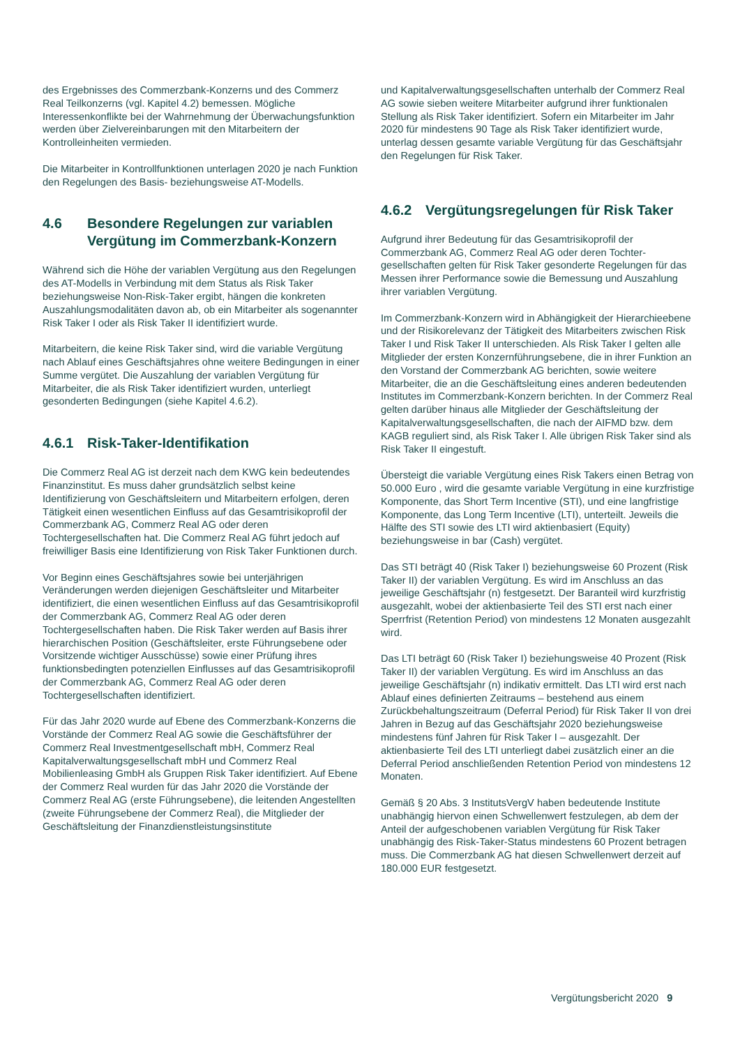des Ergebnisses des Commerzbank-Konzerns und des Commerz Real Teilkonzerns (vgl. Kapitel 4.2) bemessen. Mögliche Interessenkonflikte bei der Wahrnehmung der Überwachungsfunktion werden über Zielvereinbarungen mit den Mitarbeitern der Kontrolleinheiten vermieden.
Die Mitarbeiter in Kontrollfunktionen unterlagen 2020 je nach Funktion den Regelungen des Basis- beziehungswei­se AT-Modells.
4.6 Besondere Regelungen zur varia­blen Vergütung im Commerzbank-Konzern
Während sich die Höhe der variablen Vergütung aus den Regelungen des AT-Modells in Verbindung mit dem Status als Risk Taker beziehungsweise Non-Risk-Taker ergibt, hängen die konkreten Auszahlungsmodalitäten davon ab, ob ein Mitarbeiter als sogenannter Risk Taker I oder als Risk Taker II identifiziert wurde.
Mitarbeitern, die keine Risk Taker sind, wird die variable Vergütung nach Ablauf eines Geschäftsjahres ohne weitere Bedingungen in einer Summe vergütet. Die Auszahlung der variablen Vergütung für Mitarbeiter, die als Risk Taker identifiziert wurden, unterliegt gesonderten Bedingungen (siehe Kapitel 4.6.2).
4.6.1 Risk-Taker-Identifikation
Die Commerz Real AG ist derzeit nach dem KWG kein bedeutendes Finanzinstitut. Es muss daher grundsätz­lich selbst keine Identifizierung von Geschäftsleitern und Mitarbeitern erfolgen, deren Tätigkeit einen wesentlichen Einfluss auf das Gesamtrisikoprofil der Commerzbank AG, Commerz Real AG oder deren Tochtergesellschaften hat. Die Commerz Real AG führt jedoch auf freiwilliger Basis eine Identifizierung von Risk Taker Funktionen durch.
Vor Beginn eines Geschäftsjahres sowie bei unterjährigen Veränderungen werden diejenigen Geschäftsleiter und Mitarbeiter identifiziert, die einen wesentlichen Einfluss auf das Gesamtrisikoprofil der Commerzbank AG, Commerz Real AG oder deren Tochtergesellschaften haben. Die Risk Taker werden auf Basis ihrer hierarchischen Position (Geschäftsleiter, erste Führungsebene oder Vorsitzende wichtiger Ausschüsse) sowie einer Prüfung ihres funktions­bedingten potenziellen Einflusses auf das Gesamtrisiko­profil der Commerzbank AG, Commerz Real AG oder deren Tochtergesellschaften identifiziert.
Für das Jahr 2020 wurde auf Ebene des Commerzbank-Konzerns die Vorstände der Commerz Real AG sowie die Geschäftsführer der Commerz Real Investmentgesellschaft mbH, Commerz Real Kapitalverwaltungsgesellschaft mbH und Commerz Real Mobilienleasing GmbH als Gruppen Risk Taker identifiziert. Auf Ebene der Commerz Real wurden für das Jahr 2020 die Vorstände der Commerz Real AG (erste Führungsebene), die leitenden Angestellten (zweite Führungsebene der Commerz Real), die Mitglieder der Geschäftsleitung der Finanzdienstleistungsinstitute
und Kapitalverwaltungsgesellschaften unterhalb der Com­merz Real AG sowie sieben weitere Mitarbeiter aufgrund ihrer funktionalen Stellung als Risk Taker identifiziert. So­fern ein Mitarbeiter im Jahr 2020 für mindestens 90 Tage als Risk Taker identifiziert wurde, unterlag dessen gesamte variable Vergütung für das Geschäftsjahr den Regelungen für Risk Taker.
4.6.2 Vergütungsregelungen für Risk Taker
Aufgrund ihrer Bedeutung für das Gesamtrisikoprofil der Commerzbank AG, Commerz Real AG oder deren Tochter­gesellschaften gelten für Risk Taker gesonderte Regelun­gen für das Messen ihrer Performance sowie die Bemes­sung und Auszahlung ihrer variablen Vergütung.
Im Commerzbank-Konzern wird in Abhängigkeit der Hierarchieebene und der Risikorelevanz der Tätigkeit des Mitarbeiters zwischen Risk Taker I und Risk Taker II unter­schieden. Als Risk Taker I gelten alle Mitglieder der ers­ten Konzernführungsebene, die in ihrer Funktion an den Vorstand der Commerzbank AG berichten, sowie weitere Mitarbeiter, die an die Geschäftsleitung eines anderen be­deutenden Institutes im Commerzbank-Konzern berichten. In der Commerz Real gelten darüber hinaus alle Mitglieder der Geschäftsleitung der Kapitalverwaltungsgesellschaf­ten, die nach der AIFMD bzw. dem KAGB reguliert sind, als Risk Taker I. Alle übrigen Risk Taker sind als Risk Taker II eingestuft.
Übersteigt die variable Vergütung eines Risk Takers einen Betrag von 50.000 Euro , wird die gesamte variable Ver­gütung in eine kurzfristige Komponente, das Short Term In­centive (STI), und eine langfristige Komponente, das Long Term Incentive (LTI), unterteilt. Jeweils die Hälfte des STI sowie des LTI wird aktienbasiert (Equity) beziehungsweise in bar (Cash) vergütet.
Das STI beträgt 40 (Risk Taker I) beziehungsweise 60 Pro­zent (Risk Taker II) der variablen Vergütung. Es wird im Anschluss an das jeweilige Geschäftsjahr (n) festgesetzt. Der Baranteil wird kurzfristig ausgezahlt, wobei der aktien­basierte Teil des STI erst nach einer Sperrfrist (Retention Period) von mindestens 12 Monaten ausgezahlt wird.
Das LTI beträgt 60 (Risk Taker I) beziehungsweise 40 Prozent (Risk Taker II) der variablen Vergütung. Es wird im Anschluss an das jeweilige Geschäftsjahr (n) indikativ ermittelt. Das LTI wird erst nach Ablauf eines definierten Zeitraums – bestehend aus einem Zurückbehaltungszeit­raum (Deferral Period) für Risk Taker II von drei Jahren in Bezug auf das Geschäftsjahr 2020 beziehungsweise mindestens fünf Jahren für Risk Taker I – ausgezahlt. Der aktienbasierte Teil des LTI unterliegt dabei zusätzlich einer an die Deferral Period anschließenden Retention Period von mindestens 12 Monaten.
Gemäß § 20 Abs. 3 InstitutsVergV haben bedeutende Institute unabhängig hiervon einen Schwellenwert festzu­legen, ab dem der Anteil der aufgeschobenen variablen Vergütung für Risk Taker unabhängig des Risk-Taker-Status mindestens 60 Prozent betragen muss. Die Commerzbank AG hat diesen Schwellenwert derzeit auf 180.000 EUR festgesetzt.
Vergütungsbericht 2020 9